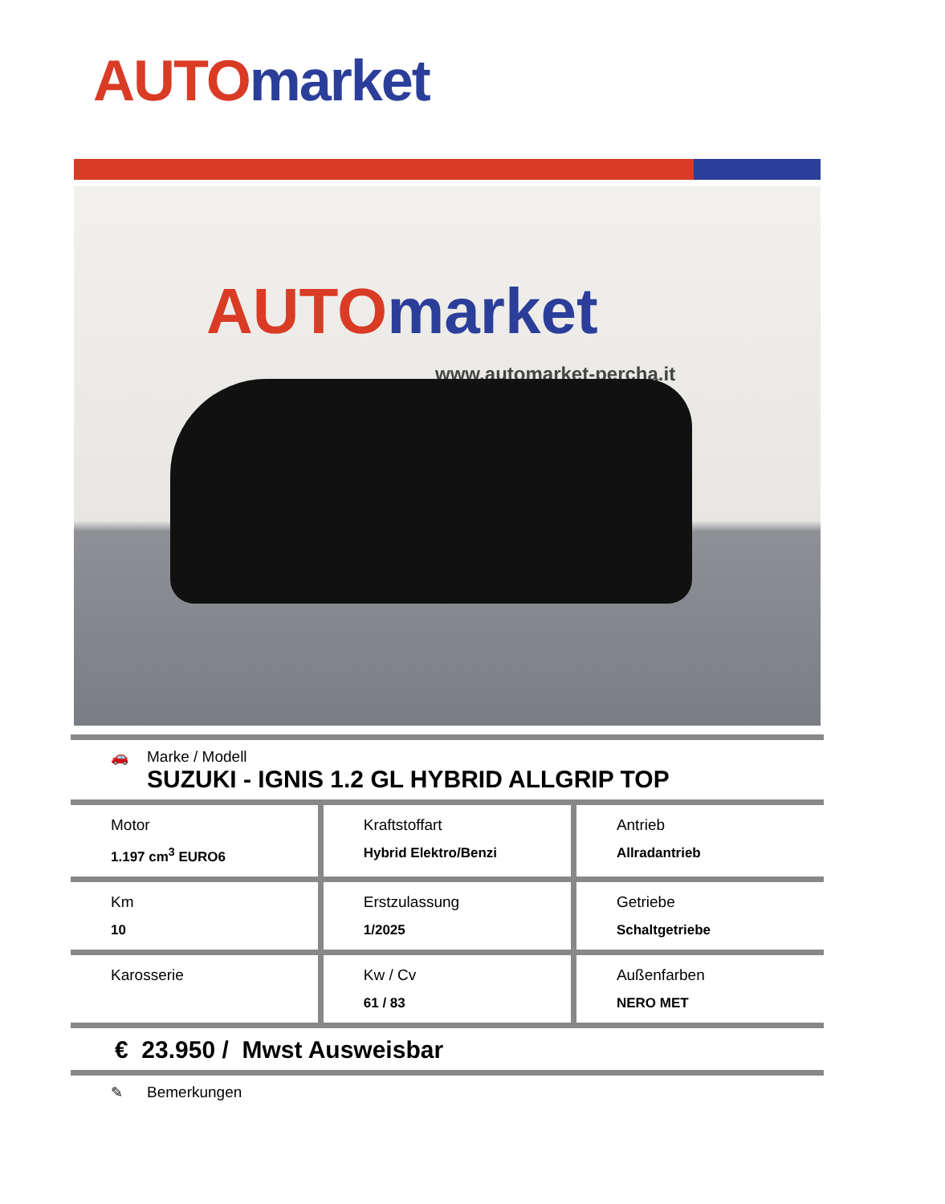AUTO market
AUTO market
www.automarket-percha.it
🚗 Marke / Modell
SUZUKI - IGNIS 1.2 GL HYBRID ALLGRIP TOP
| Motor 1.197 cm<sup>3</sup> EURO6 | Kraftstoffart Hybrid Elektro/Benzi | Antrieb Allradantrieb |
| Km 10 | Erstzulassung 1/2025 | Getriebe Schaltgetriebe |
| Karosserie | Kw / Cv 61 / 83 | Außenfarben NERO MET |
€ 23.950 / Mwst Ausweisbar
✎ Bemerkungen